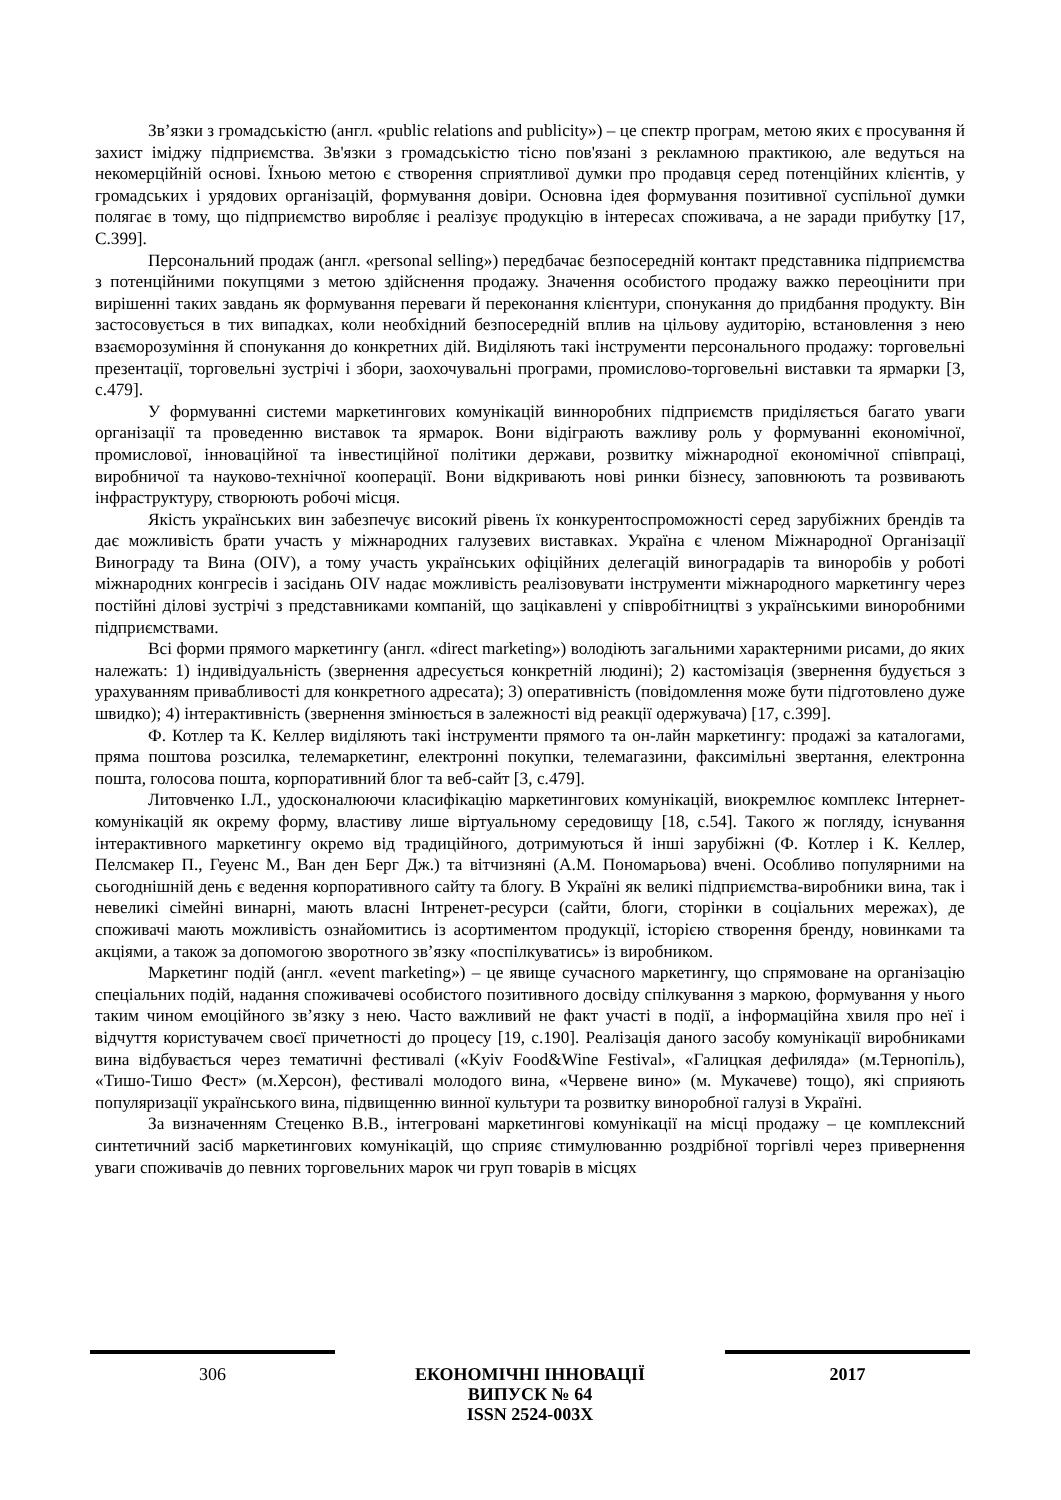Зв’язки з громадськістю (англ. «public relations and publicity») – це спектр програм, метою яких є просування й захист іміджу підприємства. Зв'язки з громадськістю тісно пов'язані з рекламною практикою, але ведуться на некомерційній основі. Їхньою метою є створення сприятливої думки про продавця серед потенційних клієнтів, у громадських і урядових організацій, формування довіри. Основна ідея формування позитивної суспільної думки полягає в тому, що підприємство виробляє і реалізує продукцію в інтересах споживача, а не заради прибутку [17, С.399].
Персональний продаж (англ. «personal selling») передбачає безпосередній контакт представника підприємства з потенційними покупцями з метою здійснення продажу. Значення особистого продажу важко переоцінити при вирішенні таких завдань як формування переваги й переконання клієнтури, спонукання до придбання продукту. Він застосовується в тих випадках, коли необхідний безпосередній вплив на цільову аудиторію, встановлення з нею взаєморозуміння й спонукання до конкретних дій. Виділяють такі інструменти персонального продажу: торговельні презентації, торговельні зустрічі і збори, заохочувальні програми, промислово-торговельні виставки та ярмарки [3, с.479].
У формуванні системи маркетингових комунікацій винноробних підприємств приділяється багато уваги організації та проведенню виставок та ярмарок. Вони відіграють важливу роль у формуванні економічної, промислової, інноваційної та інвестиційної політики держави, розвитку міжнародної економічної співпраці, виробничої та науково-технічної кооперації. Вони відкривають нові ринки бізнесу, заповнюють та розвивають інфраструктуру, створюють робочі місця.
Якість українських вин забезпечує високий рівень їх конкурентоспроможності серед зарубіжних брендів та дає можливість брати участь у міжнародних галузевих виставках. Україна є членом Міжнародної Організації Винограду та Вина (OIV), а тому участь українських офіційних делегацій виноградарів та виноробів у роботі міжнародних конгресів і засідань OIV надає можливість реалізовувати інструменти міжнародного маркетингу через постійні ділові зустрічі з представниками компаній, що зацікавлені у співробітництві з українськими виноробними підприємствами.
Всі форми прямого маркетингу (англ. «direct marketing») володіють загальними характерними рисами, до яких належать: 1) індивідуальність (звернення адресується конкретній людині); 2) кастомізація (звернення будується з урахуванням привабливості для конкретного адресата); 3) оперативність (повідомлення може бути підготовлено дуже швидко); 4) інтерактивність (звернення змінюється в залежності від реакції одержувача) [17, с.399].
Ф. Котлер та К. Келлер виділяють такі інструменти прямого та он-лайн маркетингу: продажі за каталогами, пряма поштова розсилка, телемаркетинг, електронні покупки, телемагазини, факсимільні звертання, електронна пошта, голосова пошта, корпоративний блог та веб-сайт [3, с.479].
Литовченко І.Л., удосконалюючи класифікацію маркетингових комунікацій, виокремлює комплекс Інтернет-комунікацій як окрему форму, властиву лише віртуальному середовищу [18, с.54]. Такого ж погляду, існування інтерактивного маркетингу окремо від традиційного, дотримуються й інші зарубіжні (Ф. Котлер і К. Келлер, Пелсмакер П., Геуенс М., Ван ден Берг Дж.) та вітчизняні (А.М. Пономарьова) вчені. Особливо популярними на сьогоднішній день є ведення корпоративного сайту та блогу. В Україні як великі підприємства-виробники вина, так і невеликі сімейні винарні, мають власні Інтренет-ресурси (сайти, блоги, сторінки в соціальних мережах), де споживачі мають можливість ознайомитись із асортиментом продукції, історією створення бренду, новинками та акціями, а також за допомогою зворотного зв’язку «поспілкуватись» із виробником.
Маркетинг подій (англ. «event marketing») – це явище сучасного маркетингу, що спрямоване на організацію спеціальних подій, надання споживачеві особистого позитивного досвіду спілкування з маркою, формування у нього таким чином емоційного зв’язку з нею. Часто важливий не факт участі в події, а інформаційна хвиля про неї і відчуття користувачем своєї причетності до процесу [19, с.190]. Реалізація даного засобу комунікації виробниками вина відбувається через тематичні фестивалі («Kyiv Food&Wine Festival», «Галицкая дефиляда» (м.Тернопіль), «Тишо-Тишо Фест» (м.Херсон), фестивалі молодого вина, «Червене вино» (м. Мукачеве) тощо), які сприяють популяризації українського вина, підвищенню винної культури та розвитку виноробної галузі в Україні.
За визначенням Стеценко В.В., інтегровані маркетингові комунікації на місці продажу – це комплексний синтетичний засіб маркетингових комунікацій, що сприяє стимулюванню роздрібної торгівлі через привернення уваги споживачів до певних торговельних марок чи груп товарів в місцях
306
ЕКОНОМІЧНІ ІННОВАЦІЇ
ВИПУСК № 64
ISSN 2524-003X
2017